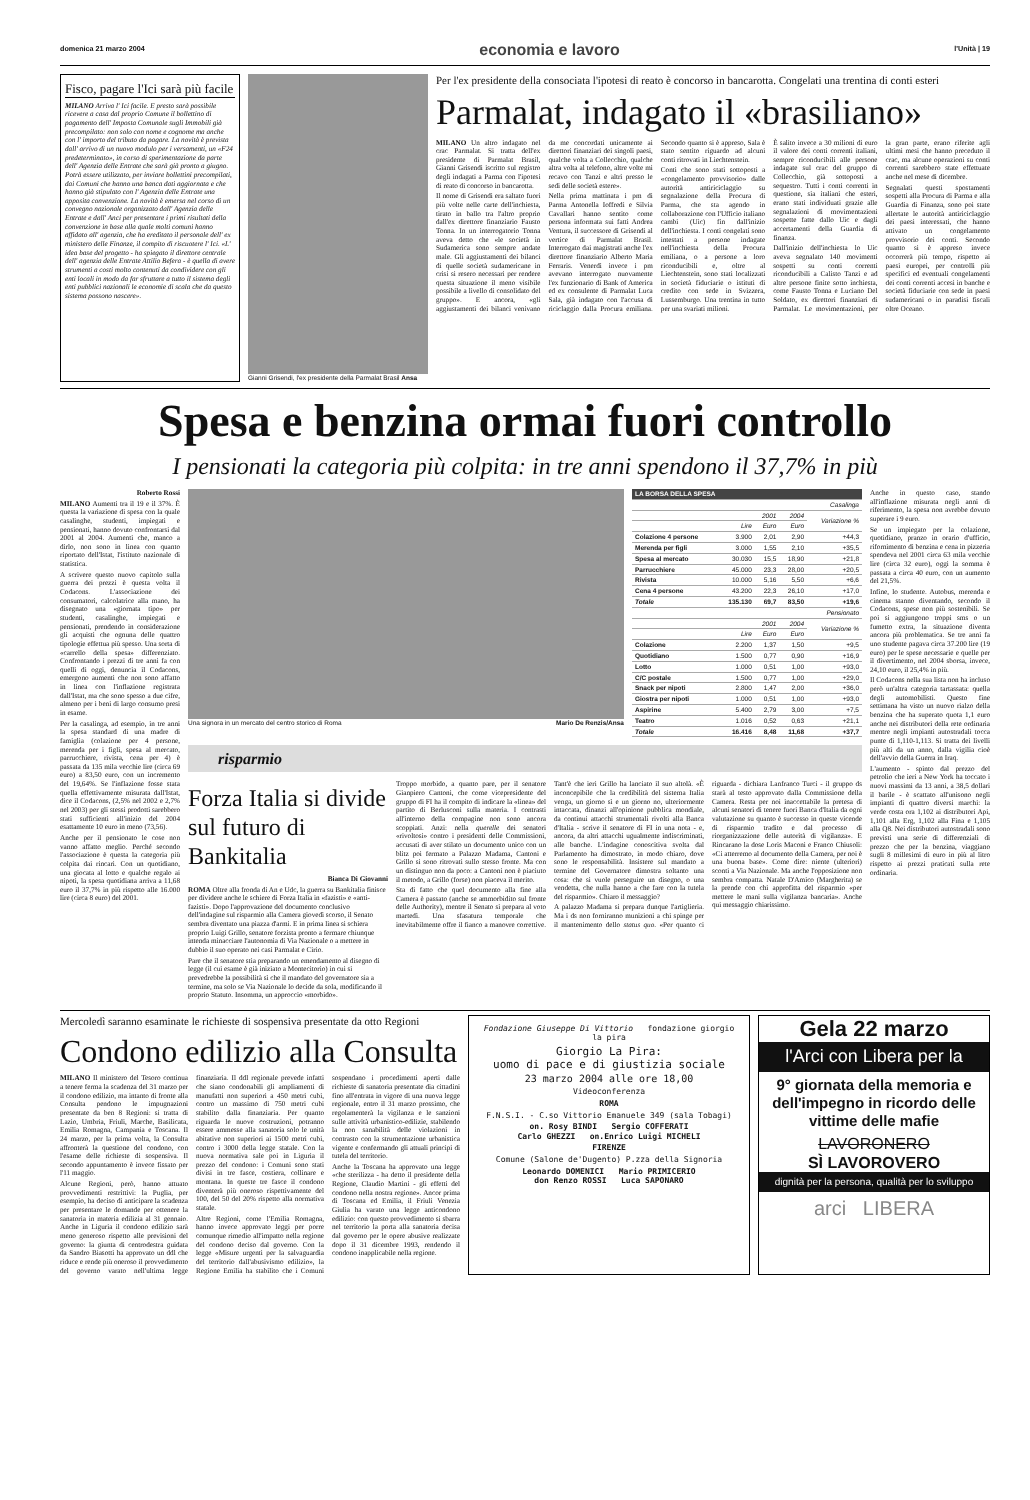domenica 21 marzo 2004 economia e lavoro l'Unità | 19
Fisco, pagare l'Ici sarà più facile
MILANO Arriva l' Ici facile. E presto sarà possibile ricevere a casa dal proprio Comune il bollettino di pagamento dell' Imposta Comunale sugli Immobili già precompilato: non solo con nome e cognome ma anche con l' importo del tributo da pagare. La novità è prevista dall' arrivo di un nuovo modulo per i versamenti, un «F24 predeterminato», in corso di sperimentazione da parte dell' Agenzia delle Entrate che sarà già pronto a giugno. Potrà essere utilizzato, per inviare bollettini precompilati, dai Comuni che hanno una banca dati aggiornata e che hanno già stipulato con l' Agenzia delle Entrate una apposita convenzione. La novità è emersa nel corso di un convegno nazionale organizzato dall' Agenzia delle Entrate e dall' Anci per presentare i primi risultati della convenzione in base alla quale molti comuni hanno affidato all' agenzia, che ha ereditato il personale dell' ex ministero delle Finanze, il compito di riscuotere l' Ici. «L' idea base del progetto - ha spiegato il direttore centrale dell' agenzia delle Entrate Attilio Befera - è quella di avere strumenti a costi molto contenuti da condividere con gli enti locali in modo da far sfruttare a tutto il sistema degli enti pubblici nazionali le economie di scala che da questo sistema possono nascere».
Gianni Grisendi, l'ex presidente della Parmalat Brasil Ansa
Per l'ex presidente della consociata l'ipotesi di reato è concorso in bancarotta. Congelati una trentina di conti esteri
Parmalat, indagato il «brasiliano»
MILANO Un altro indagato nel crac Parmalat. Si tratta dell'ex presidente di Parmalat Brasil, Gianni Grisendi iscritto sul registro degli indagati a Parma con l'ipotesi di reato di concorso in bancarotta.
Il nome di Grisendi era saltato fuori più volte nelle carte dell'inchiesta, tirato in ballo tra l'altro proprio dall'ex direttore finanziario Fausto Tonna. In un interrogatorio Tonna aveva detto che «le società in Sudamerica sono sempre andate male. Gli aggiustamenti dei bilanci di quelle società sudamericane in crisi si resero necessari per rendere questa situazione il meno visibile possibile a livello di consolidato del gruppo». E ancora, «gli aggiustamenti dei bilanci venivano da me concordati unicamente ai direttori finanziari dei singoli paesi, qualche volta a Collecchio, qualche altra volta al telefono, altre volte mi recavo con Tanzi e altri presso le sedi delle società estere».
Nella prima mattinata i pm di Parma Antonella Ioffredi e Silvia Cavallari hanno sentito come persona informata sui fatti Andrea Ventura, il successore di Grisendi al vertice di Parmalat Brasil. Interrogato dai magistrati anche l'ex direttore finanziario Alberto Maria Ferraris. Venerdì invece i pm avevano interrogato nuovamente l'ex funzionario di Bank of America ed ex consulente di Parmalat Luca Sala, già indagato con l'accusa di riciclaggio dalla Procura emiliana. Secondo quanto si è appreso, Sala è stato sentito riguardo ad alcuni conti ritrovati in Liechtenstein.
Conti che sono stati sottoposti a «congelamento provvisorio» dalle autorità antiriciclaggio su segnalazione della Procura di Parma, che sta agendo in collaborazione con l'Ufficio italiano cambi (Uic) fin dall'inizio dell'inchiesta. I conti congelati sono intestati a persone indagate nell'inchiesta della Procura emiliana, o a persone a loro riconducibili e, oltre al Liechtenstein, sono stati localizzati in società fiduciarie o istituti di credito con sede in Svizzera, Lussemburgo. Una trentina in tutto per una svariati milioni.
È salito invece a 30 milioni di euro il valore dei conti correnti italiani, sempre riconducibili alle persone indagate sul crac del gruppo di Collecchio, già sottoposti a sequestro. Tutti i conti correnti in questione, sia italiani che esteri, erano stati individuati grazie alle segnalazioni di movimentazioni sospette fatte dallo Uic e dagli accertamenti della Guardia di finanza.
Dall'inizio dell'inchiesta lo Uic aveva segnalato 140 movimenti sospetti su conti correnti riconducibili a Calisto Tanzi e ad altre persone finite sotto inchiesta, come Fausto Tonna e Luciano Del Soldato, ex direttori finanziari di Parmalat. Le movimentazioni, per la gran parte, erano riferite agli ultimi mesi che hanno preceduto il crac, ma alcune operazioni su conti correnti sarebbero state effettuate anche nel mese di dicembre.
Segnalati questi spostamenti sospetti alla Procura di Parma e alla Guardia di Finanza, sono poi state allertate le autorità antiriciclaggio dei paesi interessati, che hanno attivato un congelamento provvisorio dei conti. Secondo quanto si è appreso invece occorrerà più tempo, rispetto ai paesi europei, per controlli più specifici ed eventuali congelamenti dei conti correnti accesi in banche e società fiduciarie con sede in paesi sudamericani o in paradisi fiscali oltre Oceano.
Spesa e benzina ormai fuori controllo
I pensionati la categoria più colpita: in tre anni spendono il 37,7% in più
Roberto Rossi
MILANO Aumenti tra il 19 e il 37%. È questa la variazione di spesa con la quale casalinghe, studenti, impiegati e pensionati, hanno dovuto confrontarsi dal 2001 al 2004. Aumenti che, manco a dirlo, non sono in linea con quanto riportato dell'Istat, l'istituto nazionale di statistica.
A scrivere questo nuovo capitolo sulla guerra dei prezzi è questa volta il Codacons. L'associazione dei consumatori, calcolatrice alla mano, ha disegnato una «giornata tipo» per studenti, casalinghe, impiegati e pensionati, prendendo in considerazione gli acquisti che ognuna delle quattro tipologie effettua più spesso. Una sorta di «carrello della spesa» differenziato. Confrontando i prezzi di tre anni fa con quelli di oggi, denuncia il Codacons, emergono aumenti che non sono affatto in linea con l'inflazione registrata dall'Istat, ma che sono spesso a due cifre, almeno per i beni di largo consumo presi in esame.
Per la casalinga, ad esempio, in tre anni la spesa standard di una madre di famiglia (colazione per 4 persone, merenda per i figli, spesa al mercato, parrucchiere, rivista, cena per 4) è passata da 135 mila vecchie lire (circa 69 euro) a 83,50 euro, con un incremento del 19,64%. Se l'inflazione fosse stata quella effettivamente misurata dall'Istat, dice il Codacons, (2,5% nel 2002 e 2,7% nel 2003) per gli stessi prodotti sarebbero stati sufficienti all'inizio del 2004 esattamente 10 euro in meno (73,56).
Anche per il pensionato le cose non vanno affatto meglio. Perché secondo l'associazione è questa la categoria più colpita dai rincari. Con un quotidiano, una giocata al lotto e qualche regalo ai nipoti, la spesa quotidiana arriva a 11,68 euro il 37,7% in più rispetto alle 16.000 lire (circa 8 euro) del 2001.
Una signora in un mercato del centro storico di Roma Mario De Renzis/Ansa
| LA BORSA DELLA SPESA | | | | |
| Casalinga | | | | |
| | 2001 | | 2004 | Variazione % |
| | Lire | Euro | Euro | |
| Colazione 4 persone | 3.900 | 2,01 | 2,90 | +44,3 |
| Merenda per figli | 3.000 | 1,55 | 2,10 | +35,5 |
| Spesa al mercato | 30.030 | 15,5 | 18,90 | +21,8 |
| Parrucchiere | 45.000 | 23,3 | 28,00 | +20,5 |
| Rivista | 10.000 | 5,16 | 5,50 | +6,6 |
| Cena 4 persone | 43.200 | 22,3 | 26,10 | +17,0 |
| Totale | 135.130 | 69,7 | 83,50 | +19,6 |
| Pensionato | | | | |
| | 2001 | | 2004 | Variazione % |
| | Lire | Euro | Euro | |
| Colazione | 2.200 | 1,37 | 1,50 | +9,5 |
| Quotidiano | 1.500 | 0,77 | 0,90 | +16,9 |
| Lotto | 1.000 | 0,51 | 1,00 | +93,0 |
| C/C postale | 1.500 | 0,77 | 1,00 | +29,0 |
| Snack per nipoti | 2.800 | 1,47 | 2,00 | +36,0 |
| Giostra per nipoti | 1.000 | 0,51 | 1,00 | +93,0 |
| Aspirine | 5.400 | 2,79 | 3,00 | +7,5 |
| Teatro | 1.016 | 0,52 | 0,63 | +21,1 |
| Totale | 16.416 | 8,48 | 11,68 | +37,7 |
risparmio
Forza Italia si divide sul futuro di Bankitalia
Bianca Di Giovanni
ROMA Oltre alla fronda di An e Udc, la guerra su Bankitalia finisce per dividere anche le schiere di Forza Italia in «fazisti» e «anti-fazisti». Dopo l'approvazione del documento conclusivo dell'indagine sul risparmio alla Camera giovedì scorso, il Senato sembra diventato una piazza d'armi. E in prima linea si schiera proprio Luigi Grillo, senatore forzista pronto a fermare chiunque intenda minacciare l'autonomia di Via Nazionale o a mettere in dubbio il suo operato nei casi Parmalat e Cirio.
Pare che il senatore stia preparando un emendamento al disegno di legge (il cui esame è già iniziato a Montecitorio) in cui si prevedrebbe la possibilità sì che il mandato del governatore sia a termine, ma solo se Via Nazionale lo decide da sola, modificando il proprio Statuto. Insomma, un approccio «morbido».
Troppo morbido, a quanto pare, per il senatore Gianpiero Cantoni, che come vicepresidente del gruppo di FI ha il compito di indicare la «linea» del partito di Berlusconi sulla materia. I contrasti all'interno della compagine non sono ancora scoppiati. Anzi: nella querelle dei senatori «rivoltosi» contro i presidenti delle Commissioni, accusati di aver stilato un documento unico con un blitz poi fermato a Palazzo Madama, Cantoni e Grillo si sono ritrovati sullo stesso fronte. Ma con un distinguo non da poco: a Cantoni non è piaciuto il metodo, a Grillo (forse) non piaceva il merito.
Sta di fatto che quel documento alla fine alla Camera è passato (anche se ammorbidito sul fronte delle Authority), mentre il Senato si prepara al voto martedì. Una sfasatura temporale che inevitabilmente offre il fianco a manovre correttive. Tant'è che ieri Grillo ha lanciato il suo altolà. «È inconcepibile che la credibilità del sistema Italia venga, un giorno sì e un giorno no, ulteriormente intaccata, dinanzi all'opinione pubblica mondiale, da continui attacchi strumentali rivolti alla Banca d'Italia - scrive il senatore di FI in una nota - e, ancora, da altri attacchi ugualmente indiscriminati, alle banche. L'indagine conoscitiva svolta dal Parlamento ha dimostrato, in modo chiaro, dove sono le responsabilità. Insistere sul mandato a termine del Governatore dimostra soltanto una cosa: che si vuole perseguire un disegno, o una vendetta, che nulla hanno a che fare con la tutela del risparmio». Chiaro il messaggio?
A palazzo Madama si prepara dunque l'artiglieria. Ma i ds non forniranno munizioni a chi spinge per il mantenimento dello status quo. «Per quanto ci riguarda - dichiara Lanfranco Turci - il gruppo ds starà al testo approvato dalla Commissione della Camera. Resta per noi inaccettabile la pretesa di alcuni senatori di tenere fuori Banca d'Italia da ogni valutazione su quanto è successo in queste vicende di risparmio tradito e dal processo di riorganizzazione delle autorità di vigilanza». E Rincarano la dose Loris Maconi e Franco Chiusoli: «Ci atterremo al documento della Camera, per noi è una buona base». Come dire: niente (ulteriori) sconti a Via Nazionale. Ma anche l'opposizione non sembra compatta. Natale D'Amico (Margherita) se la prende con chi approfitta del risparmio «per mettere le mani sulla vigilanza bancaria». Anche qui messaggio chiarissimo.
Anche in questo caso, stando all'inflazione misurata negli anni di riferimento, la spesa non avrebbe dovuto superare i 9 euro.
Se un impiegato per la colazione, quotidiano, pranzo in orario d'ufficio, rifornimento di benzina e cena in pizzeria spendeva nel 2001 circa 63 mila vecchie lire (circa 32 euro), oggi la somma è passata a circa 40 euro, con un aumento del 21,5%.
Infine, lo studente. Autobus, merenda e cinema stanno diventando, secondo il Codacons, spese non più sostenibili. Se poi si aggiungono troppi sms o un fumetto extra, la situazione diventa ancora più problematica. Se tre anni fa uno studente pagava circa 37.200 lire (19 euro) per le spese necessarie e quelle per il divertimento, nel 2004 sborsa, invece, 24,10 euro, il 25,4% in più.
Il Codacons nella sua lista non ha incluso però un'altra categoria tartassata: quella degli automobilisti. Questo fine settimana ha visto un nuovo rialzo della benzina che ha superato quota 1,1 euro anche nei distributori della rete ordinaria mentre negli impianti autostradali tocca punte di 1,110-1,113. Si tratta dei livelli più alti da un anno, dalla vigilia cioè dell'avvio della Guerra in Iraq.
L'aumento - spinto dal prezzo del petrolio che ieri a New York ha toccato i nuovi massimi da 13 anni, a 38,5 dollari il barile - è scattato all'unisono negli impianti di quattro diversi marchi: la verde costa ora 1,102 ai distributori Api, 1,101 alla Erg, 1,102 alla Fina e 1,105 alla Q8. Nei distributori autostradali sono previsti una serie di differenziali di prezzo che per la benzina, viaggiano sugli 8 millesimi di euro in più al litro rispetto ai prezzi praticati sulla rete ordinaria.
Mercoledì saranno esaminate le richieste di sospensiva presentate da otto Regioni
Condono edilizio alla Consulta
MILANO Il ministero del Tesoro continua a tenere ferma la scadenza del 31 marzo per il condono edilizio, ma intanto di fronte alla Consulta pendono le impugnazioni presentate da ben 8 Regioni: si tratta di Lazio, Umbria, Friuli, Marche, Basilicata, Emilia Romagna, Campania e Toscana. Il 24 marzo, per la prima volta, la Consulta affronterà la questione del condono, con l'esame delle richieste di sospensiva. Il secondo appuntamento è invece fissato per l'11 maggio.
Alcune Regioni, però, hanno attuato provvedimenti restrittivi: la Puglia, per esempio, ha deciso di anticipare la scadenza per presentare le domande per ottenere la sanatoria in materia edilizia al 31 gennaio. Anche in Liguria il condono edilizio sarà meno generoso rispetto alle previsioni del governo: la giunta di centrodestra guidata da Sandro Biasotti ha approvato un ddl che riduce e rende più oneroso il provvedimento del governo varato nell'ultima legge finanziaria. Il ddl regionale prevede infatti che siano condonabili gli ampliamenti di manufatti non superiori a 450 metri cubi, contro un massimo di 750 metri cubi stabilito dalla finanziaria. Per quanto riguarda le nuove costruzioni, potranno essere ammesse alla sanatoria solo le unità abitative non superiori ai 1500 metri cubi, contro i 3000 della legge statale. Con la nuova normativa sale poi in Liguria il prezzo del condono: i Comuni sono stati divisi in tre fasce, costiera, collinare e montana. In queste tre fasce il condono diventerà più oneroso rispettivamente del 100, del 50 del 20% rispetto alla normativa statale.
Altre Regioni, come l'Emilia Romagna, hanno invece approvato leggi per porre comunque rimedio all'impatto nella regione del condono deciso dal governo. Con la legge «Misure urgenti per la salvaguardia del territorio dall'abusivismo edilizio», la Regione Emilia ha stabilito che i Comuni sospendano i procedimenti aperti dalle richieste di sanatoria presentate dia cittadini fino all'entrata in vigore di una nuova legge regionale, entro il 31 marzo prossimo, che regolamenterà la vigilanza e le sanzioni sulle attività urbanistico-edilizie, stabilendo la non sanabilità delle violazioni in contrasto con la strumentazione urbanistica vigente e confermando gli attuali principi di tutela del territorio.
Anche la Toscana ha approvato una legge «che sterilizza - ha detto il presidente della Regione, Claudio Martini - gli effetti del condono nella nostra regione». Ancor prima di Toscana ed Emilia, il Friuli Venezia Giulia ha varato una legge anticondono edilizio: con questo provvedimento si sbarra nel territorio la porta alla sanatoria decisa dal governo per le opere abusive realizzate dopo il 31 dicembre 1993, rendendo il condono inapplicabile nella regione.
Fondazione Giuseppe Di Vittorio fondazione giorgio la pira
Giorgio La Pira:
uomo di pace e di giustizia sociale
23 marzo 2004 alle ore 18,00
Videoconferenza
ROMA
F.N.S.I. - C.so Vittorio Emanuele 349 (sala Tobagi)
on. Rosy BINDI Sergio COFFERATI
Carlo GHEZZI on.Enrico Luigi MICHELI
FIRENZE
Comune (Salone de'Dugento) P.zza della Signoria
Leonardo DOMENICI Mario PRIMICERIO
don Renzo ROSSI Luca SAPONARO
Gela 22 marzo
l'Arci con Libera per la
9° giornata della memoria e dell'impegno in ricordo delle vittime delle mafie
LAVORONERO
SÌ LAVOROVERO
dignità per la persona, qualità per lo sviluppo
arci LIBERA